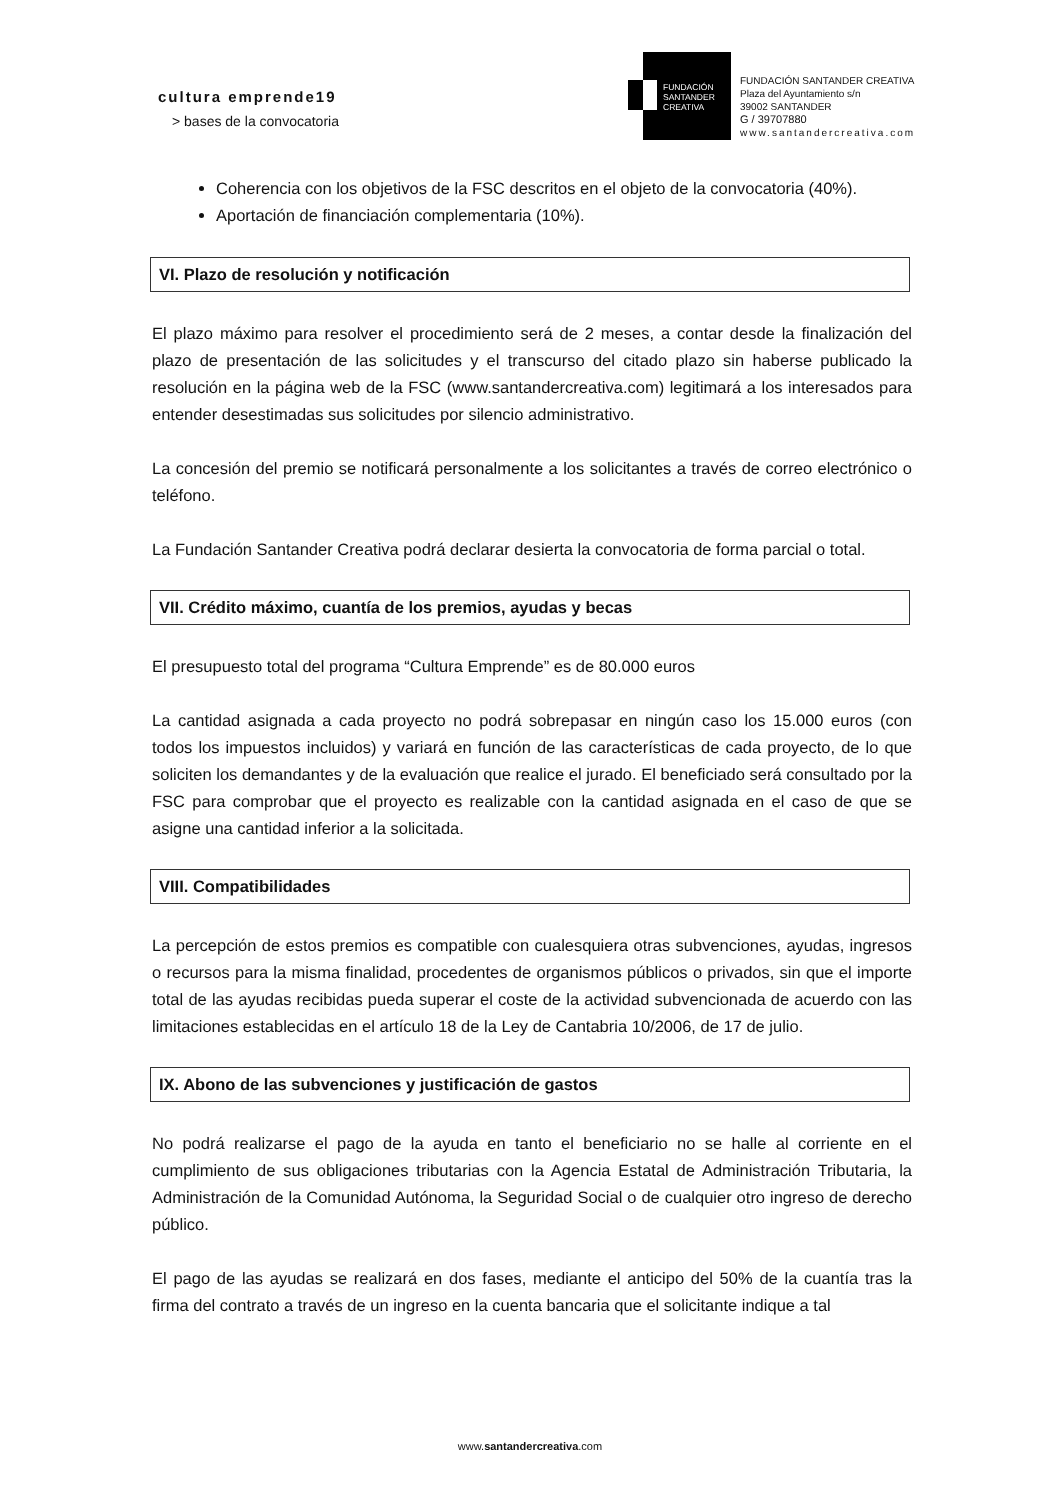cultura emprende19
> bases de la convocatoria
FUNDACIÓN
SANTANDER
CREATIVA
FUNDACIÓN SANTANDER CREATIVA
Plaza del Ayuntamiento s/n
39002 SANTANDER
G / 39707880
www.santandercreativa.com
Coherencia con los objetivos de la FSC descritos en el objeto de la convocatoria (40%).
Aportación de financiación complementaria (10%).
VI. Plazo de resolución y notificación
El plazo máximo para resolver el procedimiento será de 2 meses, a contar desde la finalización del plazo de presentación de las solicitudes y el transcurso del citado plazo sin haberse publicado la resolución en la página web de la FSC (www.santandercreativa.com) legitimará a los interesados para entender desestimadas sus solicitudes por silencio administrativo.
La concesión del premio se notificará personalmente a los solicitantes a través de correo electrónico o teléfono.
La Fundación Santander Creativa podrá declarar desierta la convocatoria de forma parcial o total.
VII. Crédito máximo, cuantía de los premios, ayudas y becas
El presupuesto total del programa “Cultura Emprende” es de 80.000 euros
La cantidad asignada a cada proyecto no podrá sobrepasar en ningún caso los 15.000 euros (con todos los impuestos incluidos) y variará en función de las características de cada proyecto, de lo que soliciten los demandantes y de la evaluación que realice el jurado. El beneficiado será consultado por la FSC para comprobar que el proyecto es realizable con la cantidad asignada en el caso de que se asigne una cantidad inferior a la solicitada.
VIII. Compatibilidades
La percepción de estos premios es compatible con cualesquiera otras subvenciones, ayudas, ingresos o recursos para la misma finalidad, procedentes de organismos públicos o privados, sin que el importe total de las ayudas recibidas pueda superar el coste de la actividad subvencionada de acuerdo con las limitaciones establecidas en el artículo 18 de la Ley de Cantabria 10/2006, de 17 de julio.
IX. Abono de las subvenciones y justificación de gastos
No podrá realizarse el pago de la ayuda en tanto el beneficiario no se halle al corriente en el cumplimiento de sus obligaciones tributarias con la Agencia Estatal de Administración Tributaria, la Administración de la Comunidad Autónoma, la Seguridad Social o de cualquier otro ingreso de derecho público.
El pago de las ayudas se realizará en dos fases, mediante el anticipo del 50% de la cuantía tras la firma del contrato a través de un ingreso en la cuenta bancaria que el solicitante indique a tal
www.santandercreativa.com